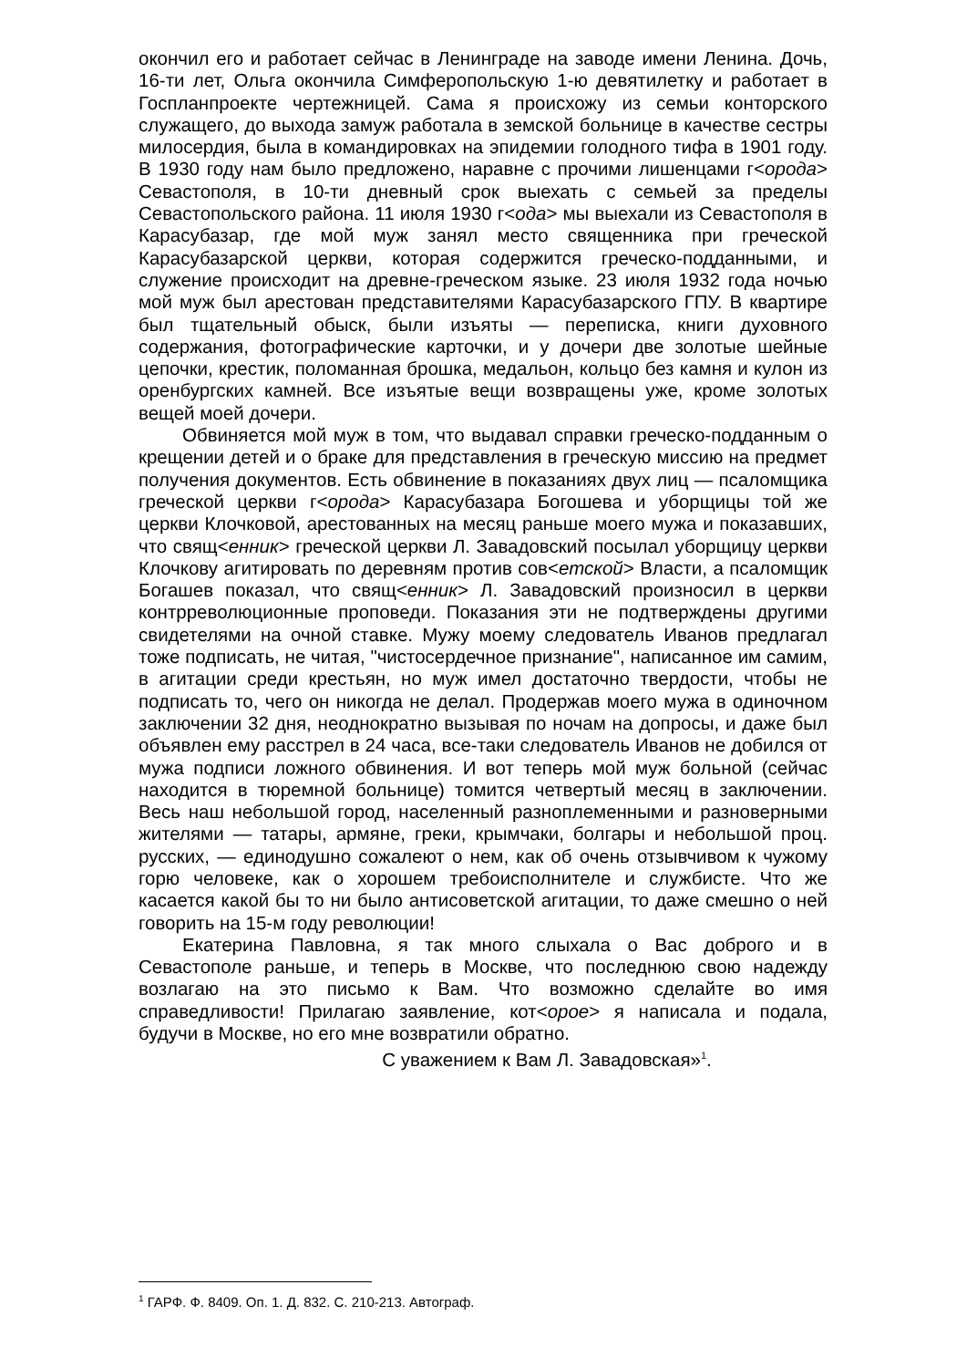окончил его и работает сейчас в Ленинграде на заводе имени Ленина. Дочь, 16-ти лет, Ольга окончила Симферопольскую 1-ю девятилетку и работает в Госпланпроекте чертежницей. Сама я происхожу из семьи конторского служащего, до выхода замуж работала в земской больнице в качестве сестры милосердия, была в командировках на эпидемии голодного тифа в 1901 году. В 1930 году нам было предложено, наравне с прочими лишенцами г<орода> Севастополя, в 10-ти дневный срок выехать с семьей за пределы Севастопольского района. 11 июля 1930 г<ода> мы выехали из Севастополя в Карасубазар, где мой муж занял место священника при греческой Карасубазарской церкви, которая содержится греческо-подданными, и служение происходит на древне-греческом языке. 23 июля 1932 года ночью мой муж был арестован представителями Карасубазарского ГПУ. В квартире был тщательный обыск, были изъяты — переписка, книги духовного содержания, фотографические карточки, и у дочери две золотые шейные цепочки, крестик, поломанная брошка, медальон, кольцо без камня и кулон из оренбургских камней. Все изъятые вещи возвращены уже, кроме золотых вещей моей дочери.
Обвиняется мой муж в том, что выдавал справки греческо-подданным о крещении детей и о браке для представления в греческую миссию на предмет получения документов. Есть обвинение в показаниях двух лиц — псаломщика греческой церкви г<орода> Карасубазара Богошева и уборщицы той же церкви Клочковой, арестованных на месяц раньше моего мужа и показавших, что свящ<енник> греческой церкви Л. Завадовский посылал уборщицу церкви Клочкову агитировать по деревням против сов<етской> Власти, а псаломщик Богашев показал, что свящ<енник> Л. Завадовский произносил в церкви контрреволюционные проповеди. Показания эти не подтверждены другими свидетелями на очной ставке. Мужу моему следователь Иванов предлагал тоже подписать, не читая, "чистосердечное признание", написанное им самим, в агитации среди крестьян, но муж имел достаточно твердости, чтобы не подписать то, чего он никогда не делал. Продержав моего мужа в одиночном заключении 32 дня, неоднократно вызывая по ночам на допросы, и даже был объявлен ему расстрел в 24 часа, все-таки следователь Иванов не добился от мужа подписи ложного обвинения. И вот теперь мой муж больной (сейчас находится в тюремной больнице) томится четвертый месяц в заключении. Весь наш небольшой город, населенный разноплеменными и разноверными жителями — татары, армяне, греки, крымчаки, болгары и небольшой проц. русских, — единодушно сожалеют о нем, как об очень отзывчивом к чужому горю человеке, как о хорошем требоисполнителе и службисте. Что же касается какой бы то ни было антисоветской агитации, то даже смешно о ней говорить на 15-м году революции!
Екатерина Павловна, я так много слыхала о Вас доброго и в Севастополе раньше, и теперь в Москве, что последнюю свою надежду возлагаю на это письмо к Вам. Что возможно сделайте во имя справедливости! Прилагаю заявление, кот<орое> я написала и подала, будучи в Москве, но его мне возвратили обратно.
С уважением к Вам Л. Завадовская»<sup>1</sup>.
<sup>1</sup> ГАРФ. Ф. 8409. Оп. 1. Д. 832. С. 210-213. Автограф.